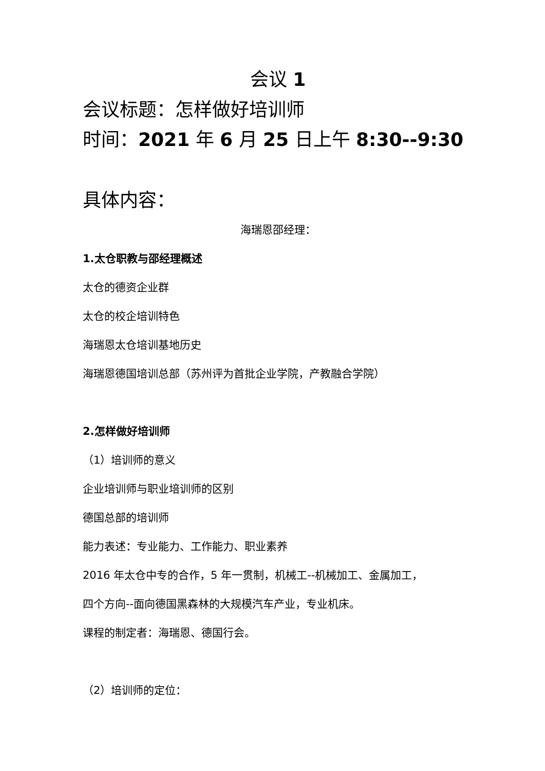会议 1
会议标题：怎样做好培训师
时间：2021 年 6 月 25 日上午 8:30--9:30
具体内容：
海瑞恩邵经理：
1.太仓职教与邵经理概述
太仓的德资企业群
太仓的校企培训特色
海瑞恩太仓培训基地历史
海瑞恩德国培训总部（苏州评为首批企业学院，产教融合学院）
2.怎样做好培训师
（1）培训师的意义
企业培训师与职业培训师的区别
德国总部的培训师
能力表述：专业能力、工作能力、职业素养
2016 年太仓中专的合作，5 年一贯制，机械工--机械加工、金属加工，
四个方向--面向德国黑森林的大规模汽车产业，专业机床。
课程的制定者：海瑞恩、德国行会。
（2）培训师的定位：